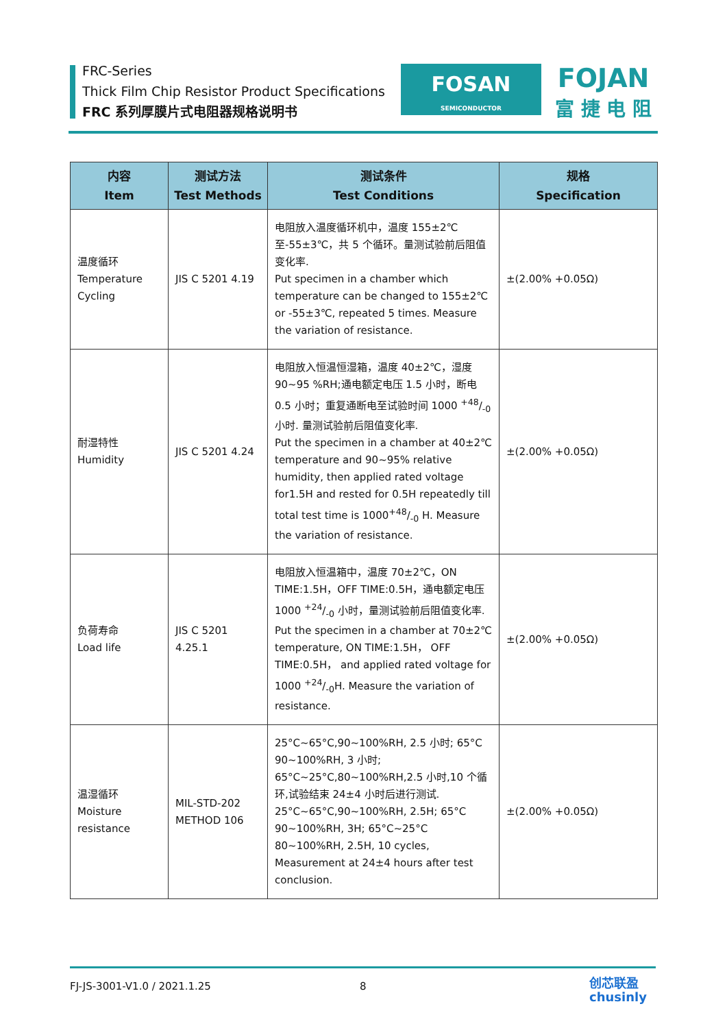FRC-Series
Thick Film Chip Resistor Product Specifications
FRC 系列厚膜片式电阻器规格说明书
FOSAN
SEMICONDUCTOR
FOJAN
富 捷 电 阻
| 内容 Item | 测试方法 Test Methods | 测试条件 Test Conditions | 规格 Specification |
| --- | --- | --- | --- |
| 温度循环 Temperature Cycling | JIS C 5201 4.19 | 电阻放入温度循环机中，温度 155±2℃至-55±3℃，共 5 个循环。量测试验前后阻值变化率. Put specimen in a chamber which temperature can be changed to 155±2℃ or -55±3℃, repeated 5 times. Measure the variation of resistance. | ±(2.00% +0.05Ω) |
| 耐湿特性 Humidity | JIS C 5201 4.24 | 电阻放入恒温恒湿箱，温度 40±2℃，湿度 90~95 %RH;通电额定电压 1.5 小时，断电 0.5 小时；重复通断电至试验时间 1000 +48/-0 小时. 量测试验前后阻值变化率. Put the specimen in a chamber at 40±2℃ temperature and 90~95% relative humidity, then applied rated voltage for1.5H and rested for 0.5H repeatedly till total test time is 1000+48/-0 H. Measure the variation of resistance. | ±(2.00% +0.05Ω) |
| 负荷寿命 Load life | JIS C 5201 4.25.1 | 电阻放入恒温箱中，温度 70±2℃，ON TIME:1.5H，OFF TIME:0.5H，通电额定电压 1000 +24/-0 小时，量测试验前后阻值变化率. Put the specimen in a chamber at 70±2℃ temperature, ON TIME:1.5H， OFF TIME:0.5H， and applied rated voltage for 1000 +24/-0H. Measure the variation of resistance. | ±(2.00% +0.05Ω) |
| 温湿循环 Moisture resistance | MIL-STD-202 METHOD 106 | 25°C~65°C,90~100%RH, 2.5 小时; 65°C 90~100%RH, 3 小时; 65°C~25°C,80~100%RH,2.5 小时,10 个循环,试验结束 24±4 小时后进行测试. 25°C~65°C,90~100%RH, 2.5H; 65°C 90~100%RH, 3H; 65°C~25°C 80~100%RH, 2.5H, 10 cycles, Measurement at 24±4 hours after test conclusion. | ±(2.00% +0.05Ω) |
FJ-JS-3001-V1.0 / 2021.1.25 8
创芯联盈
chusinly